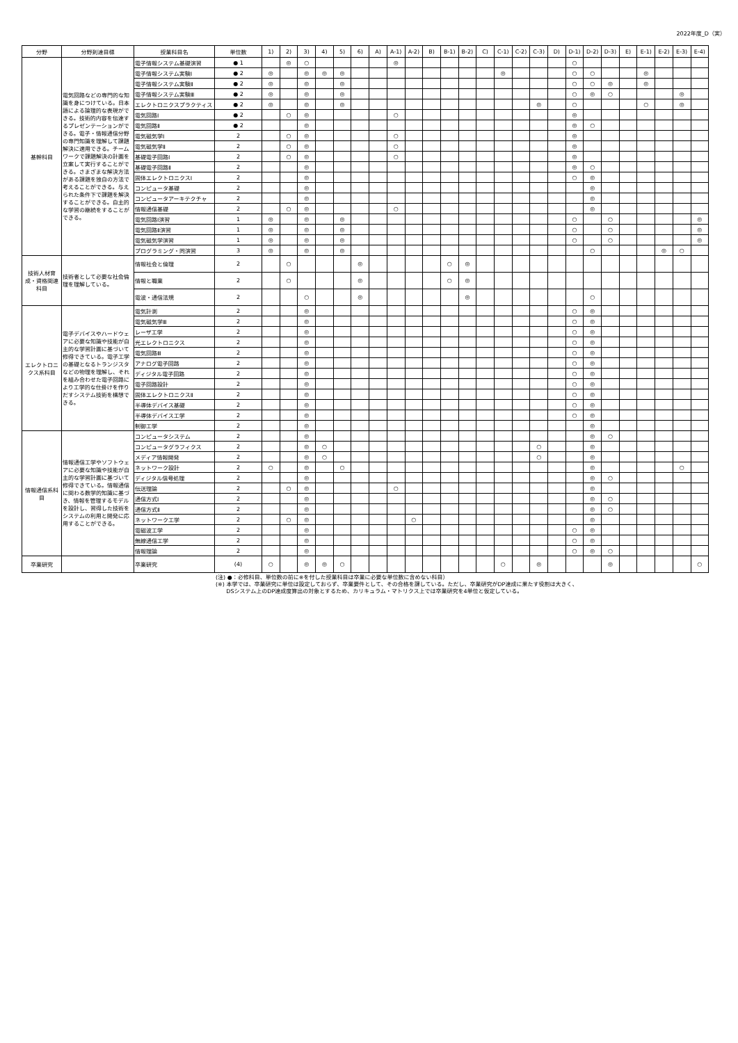2022年度_D（実）
| 分野 | 分野到達目標 | 授業科目名 | 単位数 | 1) | 2) | 3) | 4) | 5) | 6) | A) | A-1) | A-2) | B) | B-1) | B-2) | C) | C-1) | C-2) | C-3) | D) | D-1) | D-2) | D-3) | E) | E-1) | E-2) | E-3) | E-4) |
| --- | --- | --- | --- | --- | --- | --- | --- | --- | --- | --- | --- | --- | --- | --- | --- | --- | --- | --- | --- | --- | --- | --- | --- | --- | --- | --- | --- | --- |
| 基幹科目 | 電気回路などの専門的な知識を身につけている。日本語による論理的な表現ができる。技術的内容を伝達するプレゼンテーションができる。電子・情報通信分野の専門知識を理解して課題解決に適用できる。チームワークで課題解決の計画を立案して実行することができる。さまざまな解決方法がある課題を独自の方法で考えることができる。与えられた条件下で課題を解決することができる。自主的な学習の継続をすることができる。 | 電子情報システム基礎演習 | ● 1 | | ◎ | ○ | | | | | ◎ | | | | | | | | | | ○ | | | | | | | |
| | | 電子情報システム実験Ⅰ | ● 2 | ◎ | | ◎ | ◎ | ◎ | | | | | | | | | ◎ | | | | ○ | ○ | | | ◎ | | | |
| | | 電子情報システム実験Ⅱ | ● 2 | ◎ | | ◎ | | ◎ | | | | | | | | | | | | | ○ | ○ | ◎ | | ◎ | | | |
| | | 電子情報システム実験Ⅲ | ● 2 | ◎ | | ◎ | | ◎ | | | | | | | | | | | | | ○ | ◎ | ○ | | | | ◎ | |
| | | エレクトロニクスプラクティス | ● 2 | ◎ | | ◎ | | ◎ | | | | | | | | | | | ◎ | | ○ | | | | ○ | | ◎ | |
| | | 電気回路Ⅰ | ● 2 | | ○ | ◎ | | | | | ○ | | | | | | | | | | ◎ | | | | | | | |
| | | 電気回路Ⅱ | ● 2 | | | ◎ | | | | | | | | | | | | | | | ◎ | ○ | | | | | | |
| | | 電気磁気学Ⅰ | 2 | | ○ | ◎ | | | | | ○ | | | | | | | | | | ◎ | | | | | | | |
| | | 電気磁気学Ⅱ | 2 | | ○ | ◎ | | | | | ○ | | | | | | | | | | ◎ | | | | | | | |
| | | 基礎電子回路Ⅰ | 2 | | ○ | ◎ | | | | | ○ | | | | | | | | | | ◎ | | | | | | | |
| | | 基礎電子回路Ⅱ | 2 | | | ◎ | | | | | | | | | | | | | | | ◎ | ○ | | | | | | |
| | | 固体エレクトロニクスⅠ | 2 | | | ◎ | | | | | | | | | | | | | | | ○ | ◎ | | | | | | |
| | | コンピュータ基礎 | 2 | | | ◎ | | | | | | | | | | | | | | | | ◎ | | | | | | |
| | | コンピュータアーキテクチャ | 2 | | | ◎ | | | | | | | | | | | | | | | | ◎ | | | | | | |
| | | 情報通信基礎 | 2 | | ○ | ◎ | | | | | ○ | | | | | | | | | | | ◎ | | | | | | |
| | | 電気回路Ⅰ演習 | 1 | ◎ | | ◎ | | ◎ | | | | | | | | | | | | | ○ | | ○ | | | | | ◎ |
| | | 電気回路Ⅱ演習 | 1 | ◎ | | ◎ | | ◎ | | | | | | | | | | | | | ○ | | ○ | | | | | ◎ |
| | | 電気磁気学演習 | 1 | ◎ | | ◎ | | ◎ | | | | | | | | | | | | | ○ | | ○ | | | | | ◎ |
| | | プログラミング・同演習 | 3 | ◎ | | ◎ | | ◎ | | | | | | | | | | | | | | ○ | | | | ◎ | ○ | |
| 技術人材育成・資格関連科目 | 技術者として必要な社会倫理を理解している。 | 情報社会と倫理 | 2 | | ○ | | | | ◎ | | | | | ○ | ◎ | | | | | | | | | | | | | |
| | | 情報と職業 | 2 | | ○ | | | | ◎ | | | | | ○ | ◎ | | | | | | | | | | | | | |
| | | 電波・通信法規 | 2 | | | ○ | | | ◎ | | | | | | ◎ | | | | | | | ○ | | | | | | |
| エレクトロニクス系科目 | 電子デバイスやハードウェアに必要な知識や技能が自主的な学習計画に基づいて修得できている。電子工学の基礎となるトランジスタなどの物理を理解し、それを組み合わせた電子回路により工学的な仕掛けを作りだすシステム技術を構想できる。 | 電気計測 | 2 | | | ◎ | | | | | | | | | | | | | | | ○ | ◎ | | | | | | |
| | | 電気磁気学Ⅲ | 2 | | | ◎ | | | | | | | | | | | | | | | ○ | ◎ | | | | | | |
| | | レーザ工学 | 2 | | | ◎ | | | | | | | | | | | | | | | ○ | ◎ | | | | | | |
| | | 光エレクトロニクス | 2 | | | ◎ | | | | | | | | | | | | | | | ○ | ◎ | | | | | | |
| | | 電気回路Ⅲ | 2 | | | ◎ | | | | | | | | | | | | | | | ○ | ◎ | | | | | | |
| | | アナログ電子回路 | 2 | | | ◎ | | | | | | | | | | | | | | | ○ | ◎ | | | | | | |
| | | ディジタル電子回路 | 2 | | | ◎ | | | | | | | | | | | | | | | ○ | ◎ | | | | | | |
| | | 電子回路設計 | 2 | | | ◎ | | | | | | | | | | | | | | | ○ | ◎ | | | | | | |
| | | 固体エレクトロニクスⅡ | 2 | | | ◎ | | | | | | | | | | | | | | | ○ | ◎ | | | | | | |
| | | 半導体デバイス基礎 | 2 | | | ◎ | | | | | | | | | | | | | | | ○ | ◎ | | | | | | |
| | | 半導体デバイス工学 | 2 | | | ◎ | | | | | | | | | | | | | | | ○ | ◎ | | | | | | |
| | | 制御工学 | 2 | | | ◎ | | | | | | | | | | | | | | | | ◎ | | | | | | |
| 情報通信系科目 | 情報通信工学やソフトウェアに必要な知識や技能が自主的な学習計画に基づいて修得できている。情報通信に関わる数学的知識に基づき、情報を管理するモデルを設計し、習得した技術をシステムの利用と開発に応用することができる。 | コンピュータシステム | 2 | | | ◎ | | | | | | | | | | | | | | | | ◎ | ○ | | | | | |
| | | コンピュータグラフィクス | 2 | | | ◎ | ○ | | | | | | | | | | | | ○ | | | ◎ | | | | | | |
| | | メディア情報開発 | 2 | | | ◎ | ○ | | | | | | | | | | | | ○ | | | ◎ | | | | | | |
| | | ネットワーク設計 | 2 | ○ | | ◎ | | ○ | | | | | | | | | | | | | | ◎ | | | | | ○ | |
| | | ディジタル信号処理 | 2 | | | ◎ | | | | | | | | | | | | | | | | ◎ | ○ | | | | | |
| | | 伝送理論 | 2 | | ○ | ◎ | | | | | ○ | | | | | | | | | | | ◎ | | | | | | |
| | | 通信方式Ⅰ | 2 | | | ◎ | | | | | | | | | | | | | | | | ◎ | ○ | | | | | |
| | | 通信方式Ⅱ | 2 | | | ◎ | | | | | | | | | | | | | | | | ◎ | ○ | | | | | |
| | | ネットワーク工学 | 2 | | ○ | ◎ | | | | | | ○ | | | | | | | | | | ◎ | | | | | | |
| | | 電磁波工学 | 2 | | | ◎ | | | | | | | | | | | | | | | ○ | ◎ | | | | | | |
| | | 無線通信工学 | 2 | | | ◎ | | | | | | | | | | | | | | | ○ | ◎ | | | | | | |
| | | 情報理論 | 2 | | | ◎ | | | | | | | | | | | | | | | ○ | ◎ | ○ | | | | | |
| 卒業研究 | | 卒業研究 | (4) | ○ | | ◎ | ◎ | ○ | | | | | | | | | ○ | | ◎ | | | | ◎ | | | | | ○ |
(注) ●：必修科目、単位数の前に※を付した授業科目は卒業に必要な単位数に含めない科目）
(※) 本学では、卒業研究に単位は設定しておらず、卒業要件として、その合格を課している。ただし、卒業研究がDP達成に果たす役割は大きく、
DSシステム上のDP達成度算出の対象とするため、カリキュラム・マトリクス上では卒業研究を4単位と仮定している。